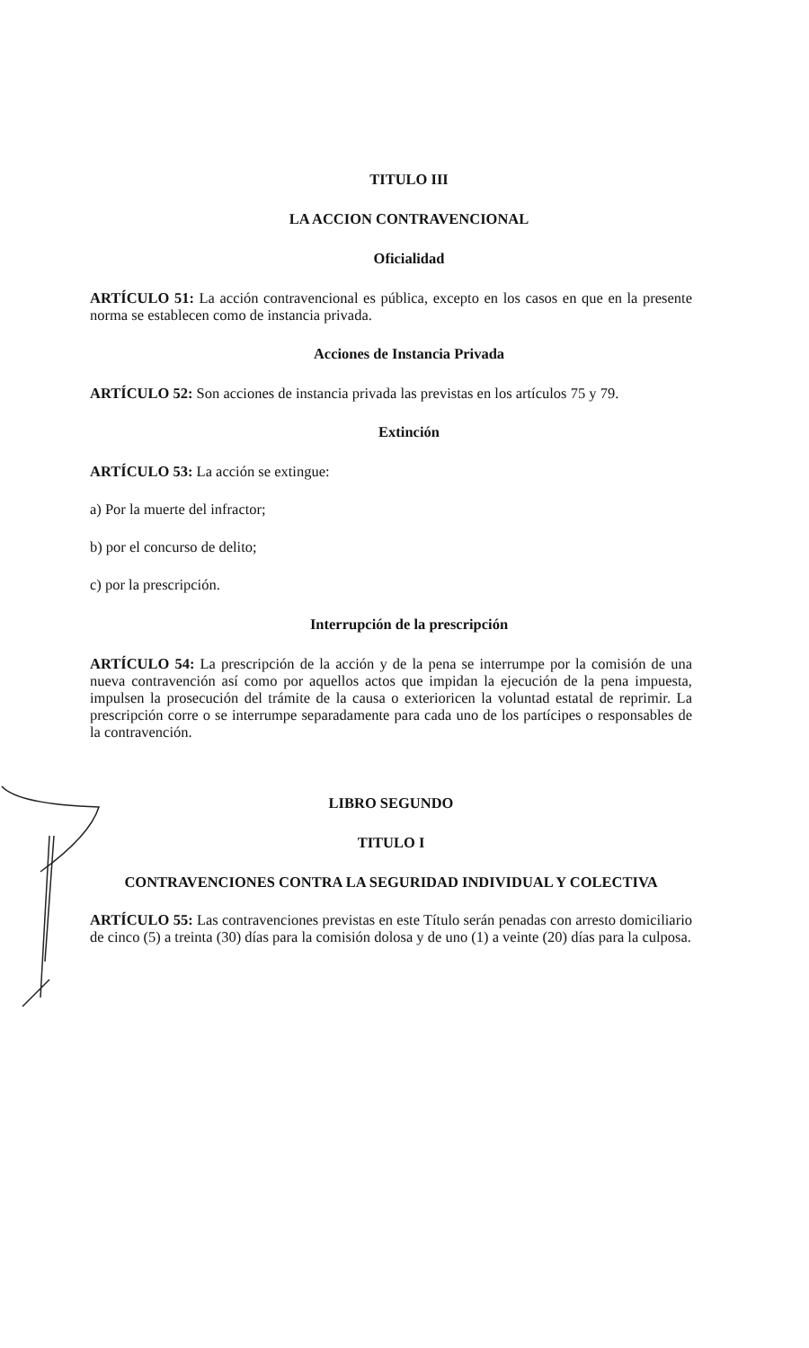TITULO III
LA ACCION CONTRAVENCIONAL
Oficialidad
ARTÍCULO 51: La acción contravencional es pública, excepto en los casos en que en la presente norma se establecen como de instancia privada.
Acciones de Instancia Privada
ARTÍCULO 52: Son acciones de instancia privada las previstas en los artículos 75 y 79.
Extinción
ARTÍCULO 53: La acción se extingue:
a) Por la muerte del infractor;
b) por el concurso de delito;
c) por la prescripción.
Interrupción de la prescripción
ARTÍCULO 54: La prescripción de la acción y de la pena se interrumpe por la comisión de una nueva contravención así como por aquellos actos que impidan la ejecución de la pena impuesta, impulsen la prosecución del trámite de la causa o exterioricen la voluntad estatal de reprimir. La prescripción corre o se interrumpe separadamente para cada uno de los partícipes o responsables de la contravención.
LIBRO SEGUNDO
TITULO I
CONTRAVENCIONES CONTRA LA SEGURIDAD INDIVIDUAL Y COLECTIVA
ARTÍCULO 55: Las contravenciones previstas en este Título serán penadas con arresto domiciliario de cinco (5) a treinta (30) días para la comisión dolosa y de uno (1) a veinte (20) días para la culposa.